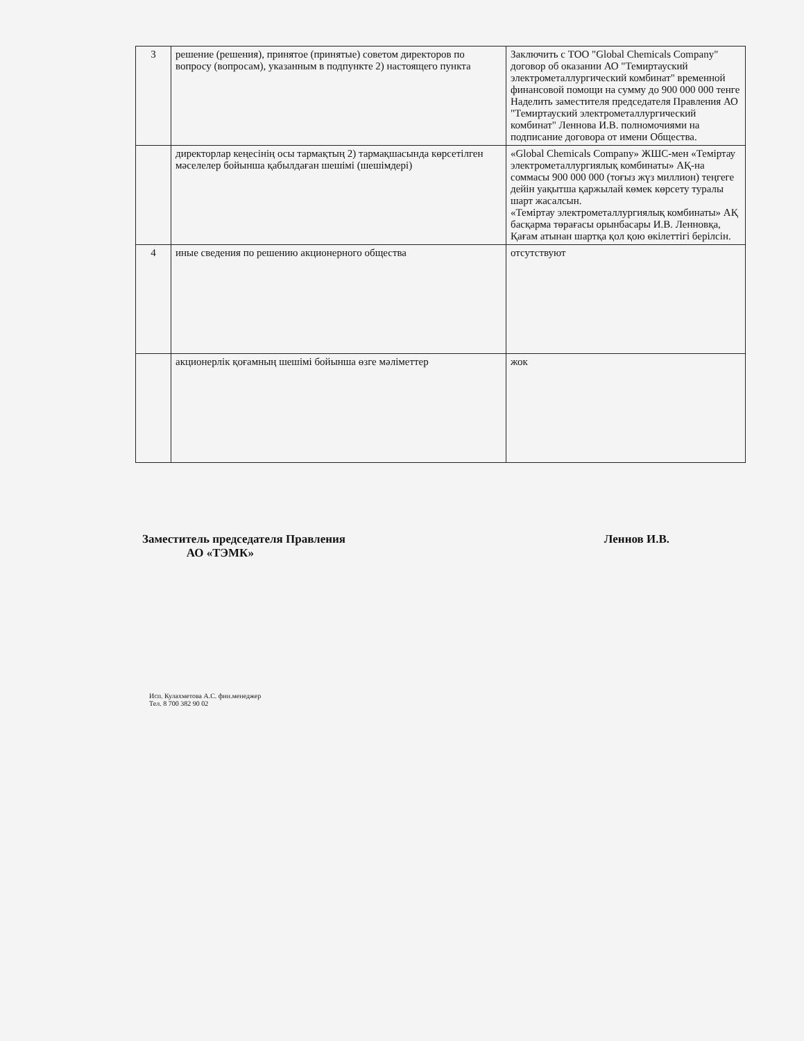| 3 | решение (решения), принятое (принятые) советом директоров по вопросу (вопросам), указанным в подпункте 2) настоящего пункта | Заключить с ТОО "Global Chemicals Company" договор об оказании АО "Темиртауский электрометаллургический комбинат" временной финансовой помощи на сумму до 900 000 000 тенге Наделить заместителя председателя Правления АО "Темиртауский электрометаллургический комбинат" Леннова И.В. полномочиями на подписание договора от имени Общества. |
| | директорлар кеңесінің осы тармақтың 2) тармақшасында көрсетілген мәселелер бойынша қабылдаған шешімі (шешімдері) | «Global Chemicals Company» ЖШС-мен «Теміртау электрометаллургиялық комбинаты» АҚ-на соммасы 900 000 000 (тоғыз жүз миллион) теңгеге дейін уақытша қаржылай көмек көрсету туралы шарт жасалсын. «Теміртау электрометаллургиялық комбинаты» АҚ басқарма төрағасы орынбасары И.В. Ленновқа, Қағам атынан шартқа қол қою өкілеттігі берілсін. |
| 4 | иные сведения по решению акционерного общества | отсутствуют |
| | акционерлік қоғамның шешімі бойынша өзге мәліметтер | жок |
Заместитель председателя Правления
АО «ТЭМК»
Леннов И.В.
Исп. Кулахметова А.С. фин.менеджер
Тел. 8 700 382 90 02